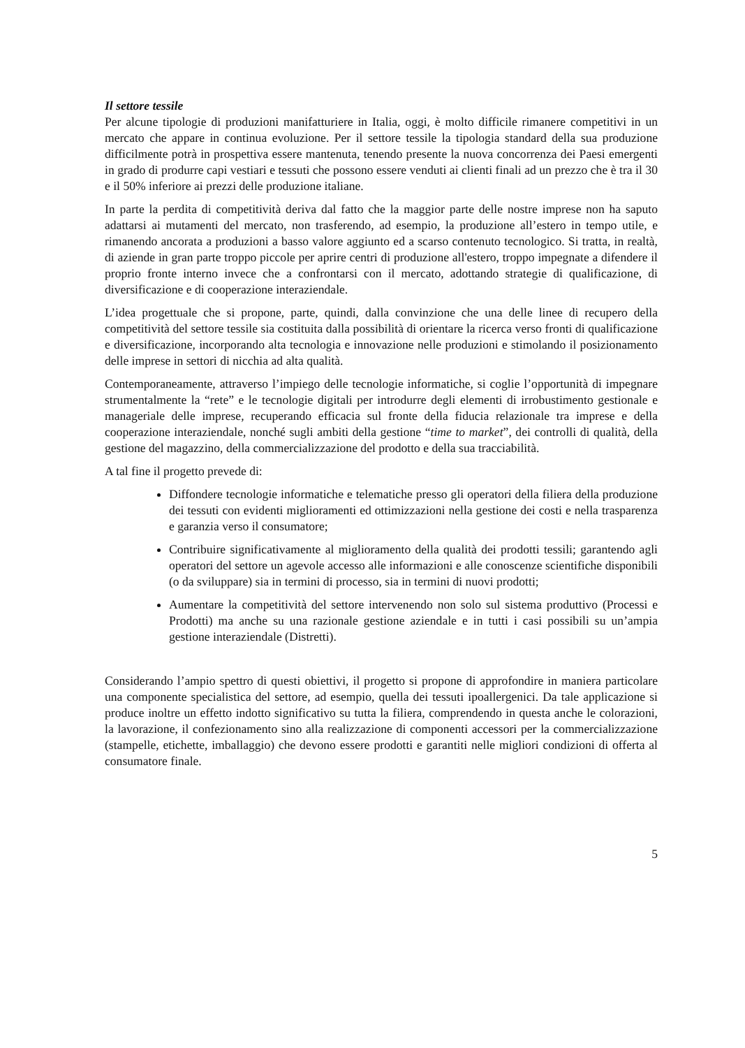Il settore tessile
Per alcune tipologie di produzioni manifatturiere in Italia, oggi, è molto difficile rimanere competitivi in un mercato che appare in continua evoluzione. Per il settore tessile la tipologia standard della sua produzione difficilmente potrà in prospettiva essere mantenuta, tenendo presente la nuova concorrenza dei Paesi emergenti in grado di produrre capi vestiari e tessuti che possono essere venduti ai clienti finali ad un prezzo che è tra il 30 e il 50% inferiore ai prezzi delle produzione italiane.
In parte la perdita di competitività deriva dal fatto che la maggior parte delle nostre imprese non ha saputo adattarsi ai mutamenti del mercato, non trasferendo, ad esempio, la produzione all’estero in tempo utile, e rimanendo ancorata a produzioni a basso valore aggiunto ed a scarso contenuto tecnologico. Si tratta, in realtà, di aziende in gran parte troppo piccole per aprire centri di produzione all'estero, troppo impegnate a difendere il proprio fronte interno invece che a confrontarsi con il mercato, adottando strategie di qualificazione, di diversificazione e di cooperazione interaziendale.
L’idea progettuale che si propone, parte, quindi, dalla convinzione che una delle linee di recupero della competitività del settore tessile sia costituita dalla possibilità di orientare la ricerca verso fronti di qualificazione e diversificazione, incorporando alta tecnologia e innovazione nelle produzioni e stimolando il posizionamento delle imprese in settori di nicchia ad alta qualità.
Contemporaneamente, attraverso l’impiego delle tecnologie informatiche, si coglie l’opportunità di impegnare strumentalmente la “rete” e le tecnologie digitali per introdurre degli elementi di irrobustimento gestionale e manageriale delle imprese, recuperando efficacia sul fronte della fiducia relazionale tra imprese e della cooperazione interaziendale, nonché sugli ambiti della gestione “time to market”, dei controlli di qualità, della gestione del magazzino, della commercializzazione del prodotto e della sua tracciabilità.
A tal fine il progetto prevede di:
Diffondere tecnologie informatiche e telematiche presso gli operatori della filiera della produzione dei tessuti con evidenti miglioramenti ed ottimizzazioni nella gestione dei costi e nella trasparenza e garanzia verso il consumatore;
Contribuire significativamente al miglioramento della qualità dei prodotti tessili; garantendo agli operatori del settore un agevole accesso alle informazioni e alle conoscenze scientifiche disponibili (o da sviluppare) sia in termini di processo, sia in termini di nuovi prodotti;
Aumentare la competitività del settore intervenendo non solo sul sistema produttivo (Processi e Prodotti) ma anche su una razionale gestione aziendale e in tutti i casi possibili su un’ampia gestione interaziendale (Distretti).
Considerando l’ampio spettro di questi obiettivi, il progetto si propone di approfondire in maniera particolare una componente specialistica del settore, ad esempio, quella dei tessuti ipoallergenici. Da tale applicazione si produce inoltre un effetto indotto significativo su tutta la filiera, comprendendo in questa anche le colorazioni, la lavorazione, il confezionamento sino alla realizzazione di componenti accessori per la commercializzazione (stampelle, etichette, imballaggio) che devono essere prodotti e garantiti nelle migliori condizioni di offerta al consumatore finale.
5